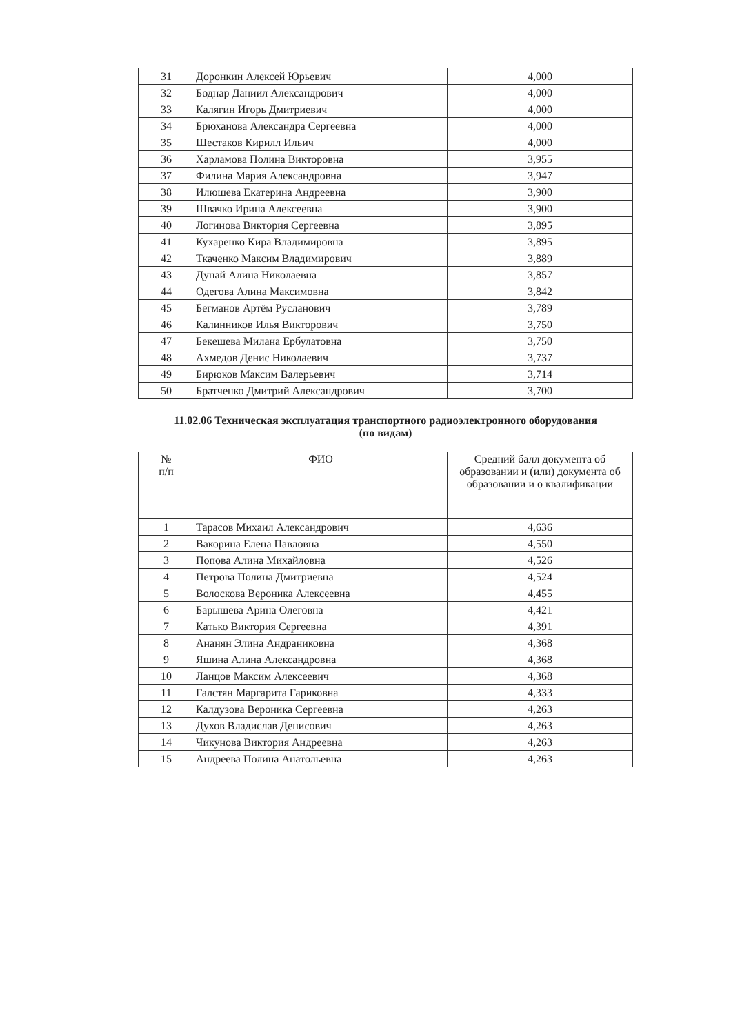| 31 | Доронкин Алексей Юрьевич | 4,000 |
| 32 | Боднар Даниил Александрович | 4,000 |
| 33 | Калягин Игорь Дмитриевич | 4,000 |
| 34 | Брюханова Александра Сергеевна | 4,000 |
| 35 | Шестаков Кирилл Ильич | 4,000 |
| 36 | Харламова Полина Викторовна | 3,955 |
| 37 | Филина Мария Александровна | 3,947 |
| 38 | Илюшева Екатерина Андреевна | 3,900 |
| 39 | Швачко Ирина Алексеевна | 3,900 |
| 40 | Логинова Виктория Сергеевна | 3,895 |
| 41 | Кухаренко Кира Владимировна | 3,895 |
| 42 | Ткаченко Максим Владимирович | 3,889 |
| 43 | Дунай Алина Николаевна | 3,857 |
| 44 | Одегова Алина Максимовна | 3,842 |
| 45 | Бегманов Артём Русланович | 3,789 |
| 46 | Калинников Илья Викторович | 3,750 |
| 47 | Бекешева Милана Ербулатовна | 3,750 |
| 48 | Ахмедов Денис Николаевич | 3,737 |
| 49 | Бирюков Максим Валерьевич | 3,714 |
| 50 | Братченко Дмитрий Александрович | 3,700 |
11.02.06 Техническая эксплуатация транспортного радиоэлектронного оборудования
(по видам)
| № п/п | ФИО | Средний балл документа об образовании и (или) документа об образовании и о квалификации |
| --- | --- | --- |
| 1 | Тарасов Михаил Александрович | 4,636 |
| 2 | Вакорина Елена Павловна | 4,550 |
| 3 | Попова Алина Михайловна | 4,526 |
| 4 | Петрова Полина Дмитриевна | 4,524 |
| 5 | Волоскова Вероника Алексеевна | 4,455 |
| 6 | Барышева Арина Олеговна | 4,421 |
| 7 | Катько Виктория Сергеевна | 4,391 |
| 8 | Ананян Элина Андраниковна | 4,368 |
| 9 | Яшина Алина Александровна | 4,368 |
| 10 | Ланцов Максим Алексеевич | 4,368 |
| 11 | Галстян Маргарита Гариковна | 4,333 |
| 12 | Калдузова Вероника Сергеевна | 4,263 |
| 13 | Духов Владислав Денисович | 4,263 |
| 14 | Чикунова Виктория Андреевна | 4,263 |
| 15 | Андреева Полина Анатольевна | 4,263 |